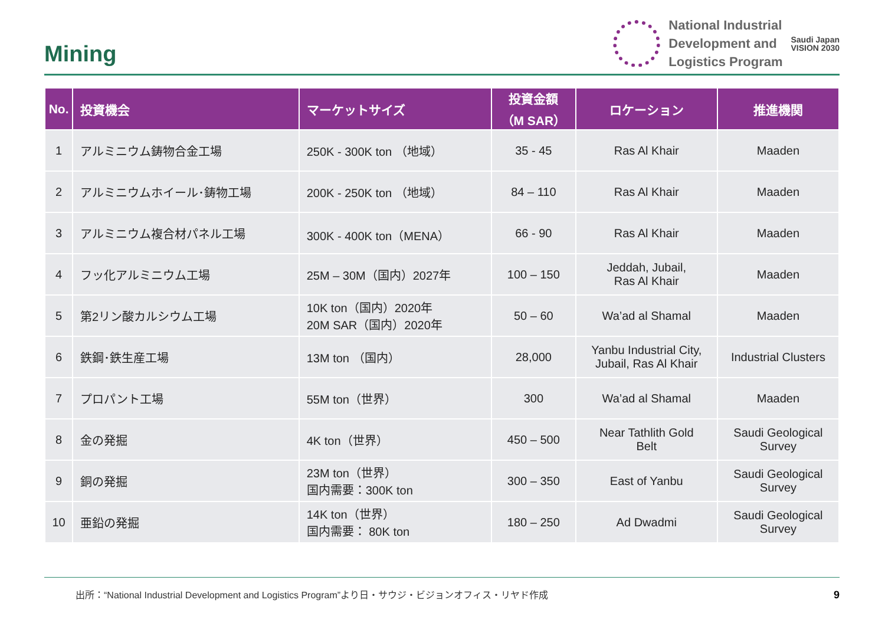Mining
National Industrial
Development and
Logistics Program
Saudi Japan
VISION 2030
| No. | 投資機会 | マーケットサイズ | 投資金額 （M SAR） | ロケーション | 推進機関 |
| --- | --- | --- | --- | --- | --- |
| 1 | アルミニウム鋳物合金工場 | 250K - 300K ton （地域） | 35 - 45 | Ras Al Khair | Maaden |
| 2 | アルミニウムホイール･鋳物工場 | 200K - 250K ton （地域） | 84 – 110 | Ras Al Khair | Maaden |
| 3 | アルミニウム複合材パネル工場 | 300K - 400K ton（MENA） | 66 - 90 | Ras Al Khair | Maaden |
| 4 | フッ化アルミニウム工場 | 25M – 30M（国内）2027年 | 100 – 150 | Jeddah, Jubail, Ras Al Khair | Maaden |
| 5 | 第2リン酸カルシウム工場 | 10K ton（国内）2020年 20M SAR（国内）2020年 | 50 – 60 | Wa’ad al Shamal | Maaden |
| 6 | 鉄鋼･鉄生産工場 | 13M ton （国内） | 28,000 | Yanbu Industrial City, Jubail, Ras Al Khair | Industrial Clusters |
| 7 | プロパント工場 | 55M ton（世界） | 300 | Wa’ad al Shamal | Maaden |
| 8 | 金の発掘 | 4K ton（世界） | 450 – 500 | Near Tathlith Gold Belt | Saudi Geological Survey |
| 9 | 銅の発掘 | 23M ton（世界） 国内需要：300K ton | 300 – 350 | East of Yanbu | Saudi Geological Survey |
| 10 | 亜鉛の発掘 | 14K ton（世界） 国内需要： 80K ton | 180 – 250 | Ad Dwadmi | Saudi Geological Survey |
出所：“National Industrial Development and Logistics Program”より日・サウジ・ビジョンオフィス・リヤド作成
9